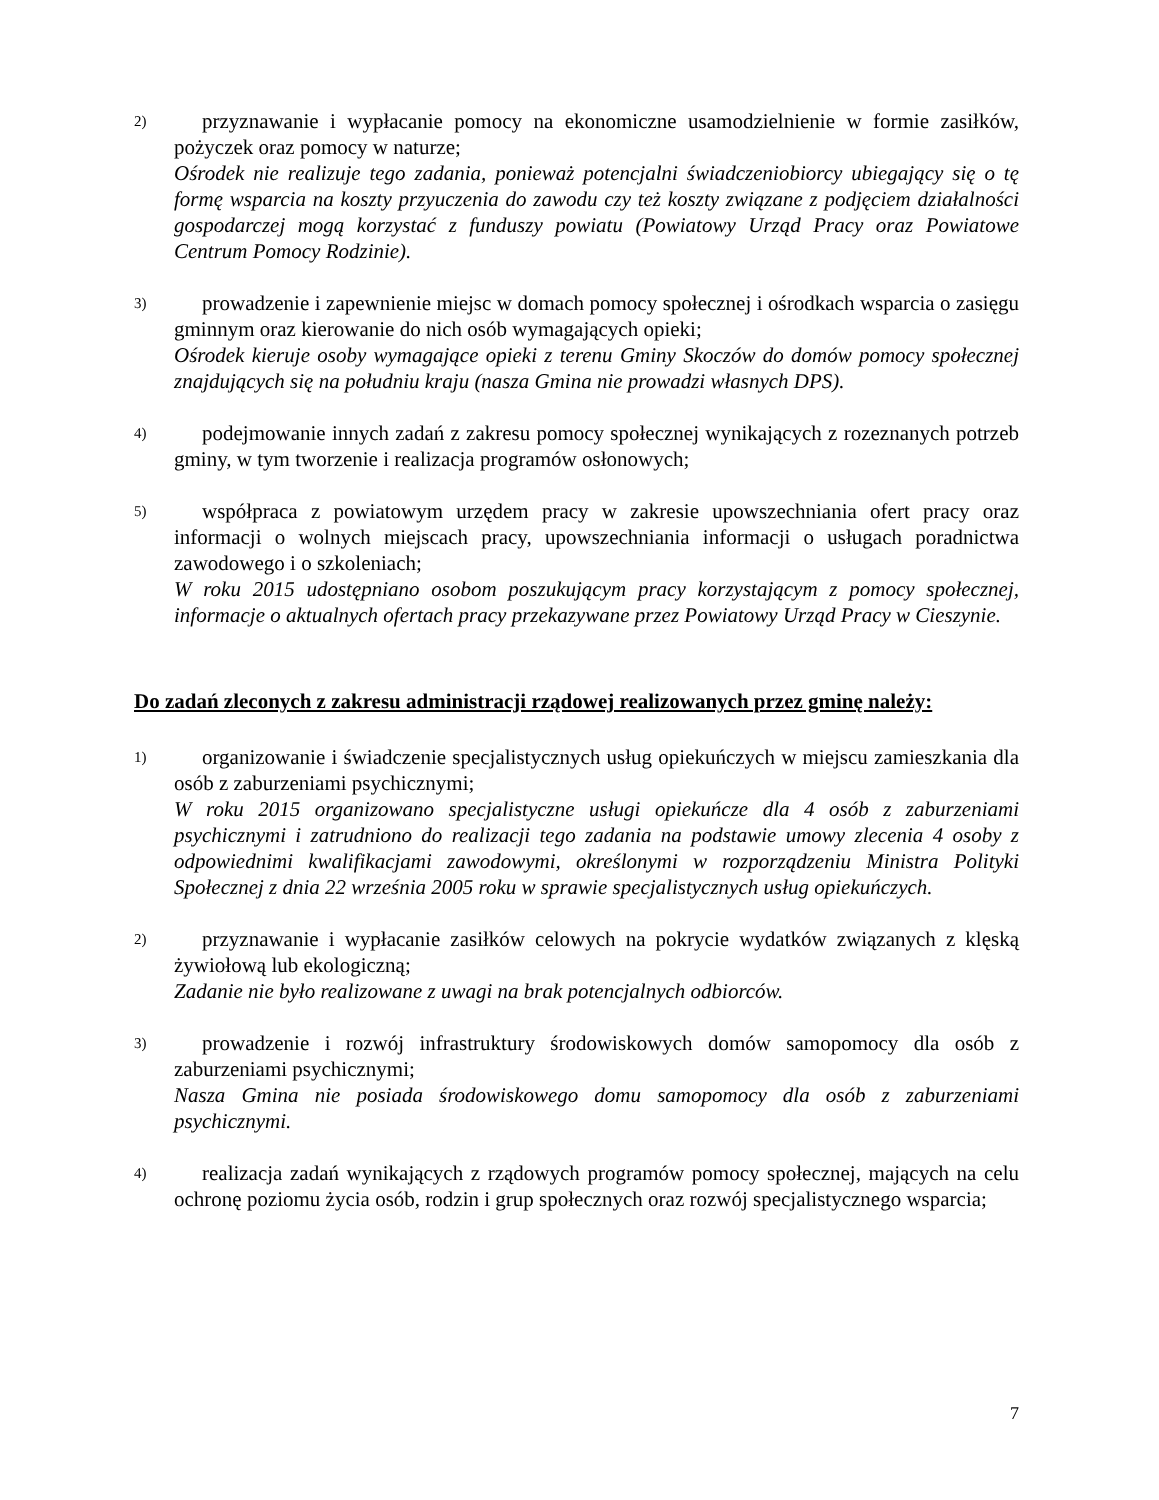2)
przyznawanie i wypłacanie pomocy na ekonomiczne usamodzielnienie w formie zasiłków, pożyczek oraz pomocy w naturze;
Ośrodek nie realizuje tego zadania, ponieważ potencjalni świadczeniobiorcy ubiegający się o tę formę wsparcia na koszty przyuczenia do zawodu czy też koszty związane z podjęciem działalności gospodarczej mogą korzystać z funduszy powiatu (Powiatowy Urząd Pracy oraz Powiatowe Centrum Pomocy Rodzinie).
3)
prowadzenie i zapewnienie miejsc w domach pomocy społecznej i ośrodkach wsparcia o zasięgu gminnym oraz kierowanie do nich osób wymagających opieki;
Ośrodek kieruje osoby wymagające opieki z terenu Gminy Skoczów do domów pomocy społecznej znajdujących się na południu kraju (nasza Gmina nie prowadzi własnych DPS).
4)
podejmowanie innych zadań z zakresu pomocy społecznej wynikających z rozeznanych potrzeb gminy, w tym tworzenie i realizacja programów osłonowych;
5)
współpraca z powiatowym urzędem pracy w zakresie upowszechniania ofert pracy oraz informacji o wolnych miejscach pracy, upowszechniania informacji o usługach poradnictwa zawodowego i o szkoleniach;
W roku 2015 udostępniano osobom poszukującym pracy korzystającym z pomocy społecznej, informacje o aktualnych ofertach pracy przekazywane przez Powiatowy Urząd Pracy w Cieszynie.
Do zadań zleconych z zakresu administracji rządowej realizowanych przez gminę należy:
1)
organizowanie i świadczenie specjalistycznych usług opiekuńczych w miejscu zamieszkania dla osób z zaburzeniami psychicznymi;
W roku 2015 organizowano specjalistyczne usługi opiekuńcze dla 4 osób z zaburzeniami psychicznymi i zatrudniono do realizacji tego zadania na podstawie umowy zlecenia 4 osoby z odpowiednimi kwalifikacjami zawodowymi, określonymi w rozporządzeniu Ministra Polityki Społecznej z dnia 22 września 2005 roku w sprawie specjalistycznych usług opiekuńczych.
2)
przyznawanie i wypłacanie zasiłków celowych na pokrycie wydatków związanych z klęską żywiołową lub ekologiczną;
Zadanie nie było realizowane z uwagi na brak potencjalnych odbiorców.
3)
prowadzenie i rozwój infrastruktury środowiskowych domów samopomocy dla osób z zaburzeniami psychicznymi;
Nasza Gmina nie posiada środowiskowego domu samopomocy dla osób z zaburzeniami psychicznymi.
4)
realizacja zadań wynikających z rządowych programów pomocy społecznej, mających na celu ochronę poziomu życia osób, rodzin i grup społecznych oraz rozwój specjalistycznego wsparcia;
7